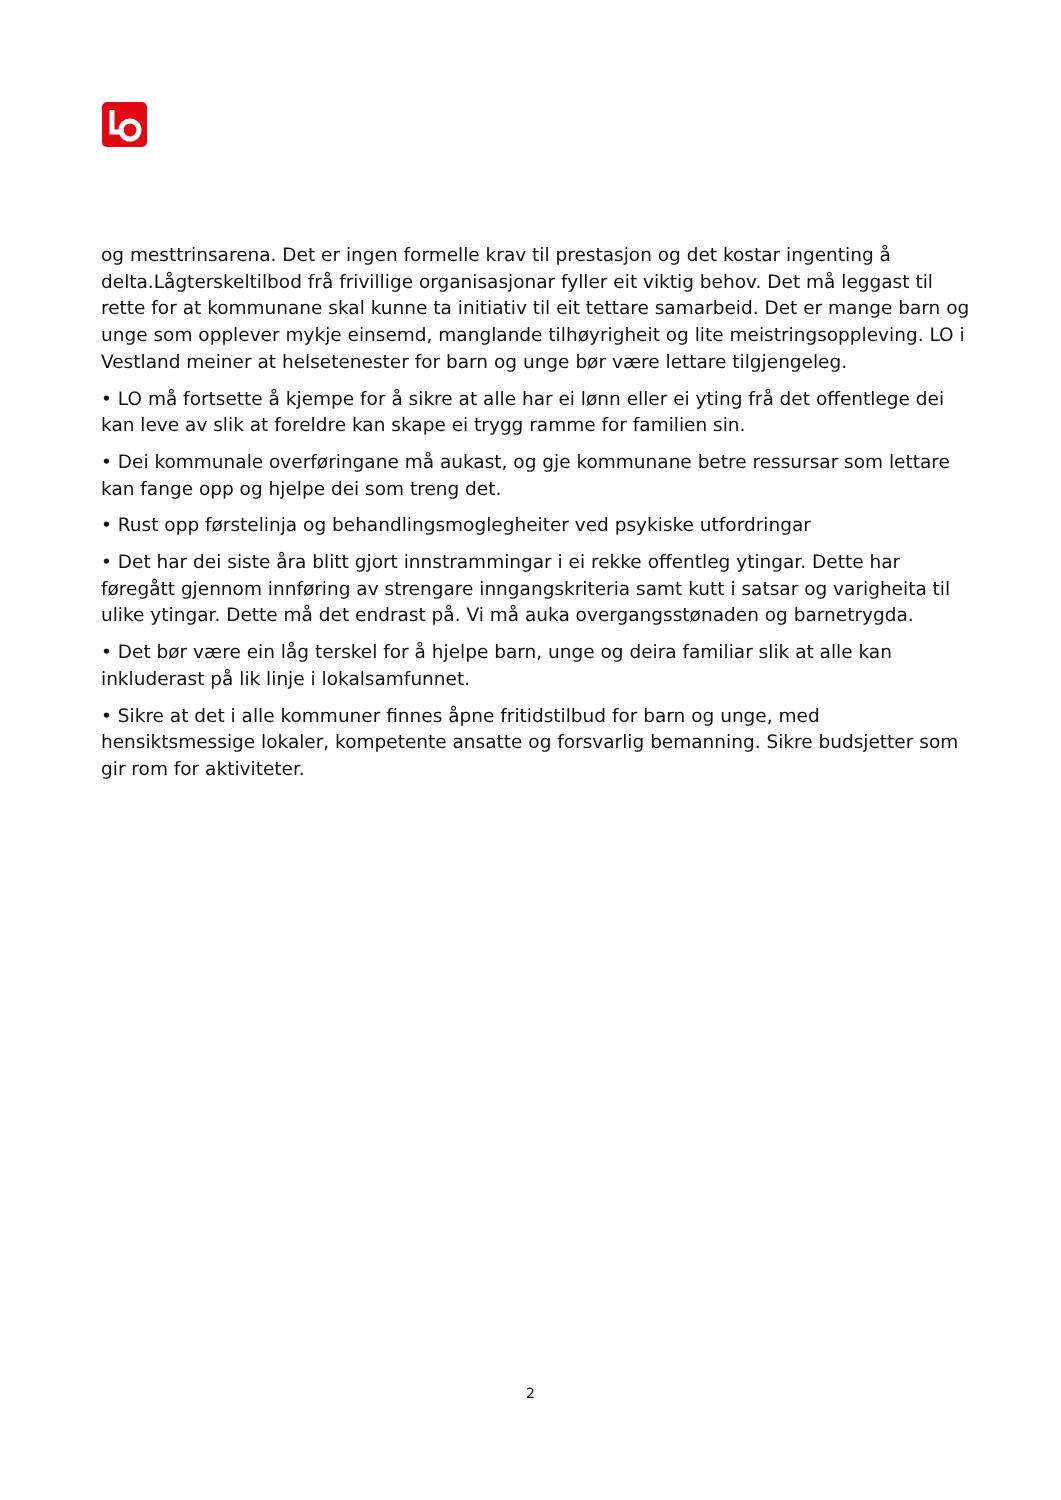og mesttrinsarena. Det er ingen formelle krav til prestasjon og det kostar ingenting å delta.Lågterskeltilbod frå frivillige organisasjonar fyller eit viktig behov. Det må leggast til rette for at kommunane skal kunne ta initiativ til eit tettare samarbeid. Det er mange barn og unge som opplever mykje einsemd, manglande tilhøyrigheit og lite meistringsoppleving. LO i Vestland meiner at helsetenester for barn og unge bør være lettare tilgjengeleg.
• LO må fortsette å kjempe for å sikre at alle har ei lønn eller ei yting frå det offentlege dei kan leve av slik at foreldre kan skape ei trygg ramme for familien sin.
• Dei kommunale overføringane må aukast, og gje kommunane betre ressursar som lettare kan fange opp og hjelpe dei som treng det.
• Rust opp førstelinja og behandlingsmoglegheiter ved psykiske utfordringar
• Det har dei siste åra blitt gjort innstrammingar i ei rekke offentleg ytingar. Dette har føregått gjennom innføring av strengare inngangskriteria samt kutt i satsar og varigheita til ulike ytingar. Dette må det endrast på. Vi må auka overgangsstønaden og barnetrygda.
• Det bør være ein låg terskel for å hjelpe barn, unge og deira familiar slik at alle kan inkluderast på lik linje i lokalsamfunnet.
• Sikre at det i alle kommuner finnes åpne fritidstilbud for barn og unge, med hensiktsmessige lokaler, kompetente ansatte og forsvarlig bemanning. Sikre budsjetter som gir rom for aktiviteter.
2